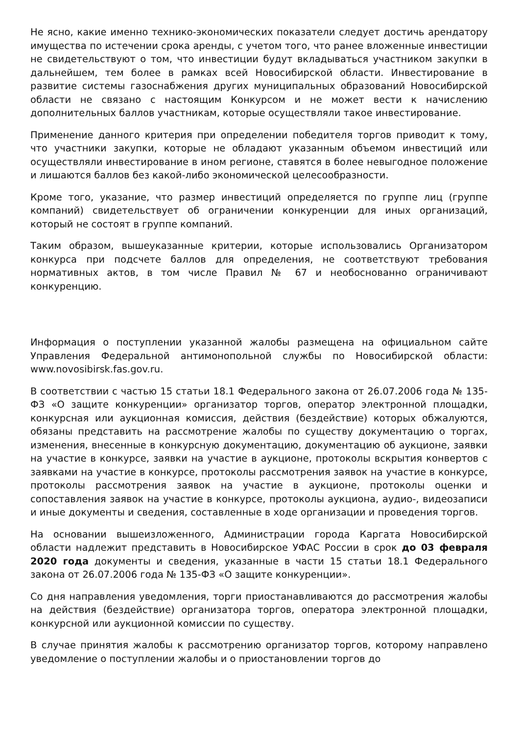Не ясно, какие именно технико-экономических показатели следует достичь арендатору имущества по истечении срока аренды, с учетом того, что ранее вложенные инвестиции не свидетельствуют о том, что инвестиции будут вкладываться участником закупки в дальнейшем, тем более в рамках всей Новосибирской области. Инвестирование в развитие системы газоснабжения других муниципальных образований Новосибирской области не связано с настоящим Конкурсом и не может вести к начислению дополнительных баллов участникам, которые осуществляли такое инвестирование.
Применение данного критерия при определении победителя торгов приводит к тому, что участники закупки, которые не обладают указанным объемом инвестиций или осуществляли инвестирование в ином регионе, ставятся в более невыгодное положение и лишаются баллов без какой-либо экономической целесообразности.
Кроме того, указание, что размер инвестиций определяется по группе лиц (группе компаний) свидетельствует об ограничении конкуренции для иных организаций, который не состоят в группе компаний.
Таким образом, вышеуказанные критерии, которые использовались Организатором конкурса при подсчете баллов для определения, не соответствуют требования нормативных актов, в том числе Правил № 67 и необоснованно ограничивают конкуренцию.
Информация о поступлении указанной жалобы размещена на официальном сайте Управления Федеральной антимонопольной службы по Новосибирской области: www.novosibirsk.fas.gov.ru.
В соответствии с частью 15 статьи 18.1 Федерального закона от 26.07.2006 года № 135-ФЗ «О защите конкуренции» организатор торгов, оператор электронной площадки, конкурсная или аукционная комиссия, действия (бездействие) которых обжалуются, обязаны представить на рассмотрение жалобы по существу документацию о торгах, изменения, внесенные в конкурсную документацию, документацию об аукционе, заявки на участие в конкурсе, заявки на участие в аукционе, протоколы вскрытия конвертов с заявками на участие в конкурсе, протоколы рассмотрения заявок на участие в конкурсе, протоколы рассмотрения заявок на участие в аукционе, протоколы оценки и сопоставления заявок на участие в конкурсе, протоколы аукциона, аудио-, видеозаписи и иные документы и сведения, составленные в ходе организации и проведения торгов.
На основании вышеизложенного, Администрации города Каргата Новосибирской области надлежит представить в Новосибирское УФАС России в срок до 03 февраля 2020 года документы и сведения, указанные в части 15 статьи 18.1 Федерального закона от 26.07.2006 года № 135-ФЗ «О защите конкуренции».
Со дня направления уведомления, торги приостанавливаются до рассмотрения жалобы на действия (бездействие) организатора торгов, оператора электронной площадки, конкурсной или аукционной комиссии по существу.
В случае принятия жалобы к рассмотрению организатор торгов, которому направлено уведомление о поступлении жалобы и о приостановлении торгов до